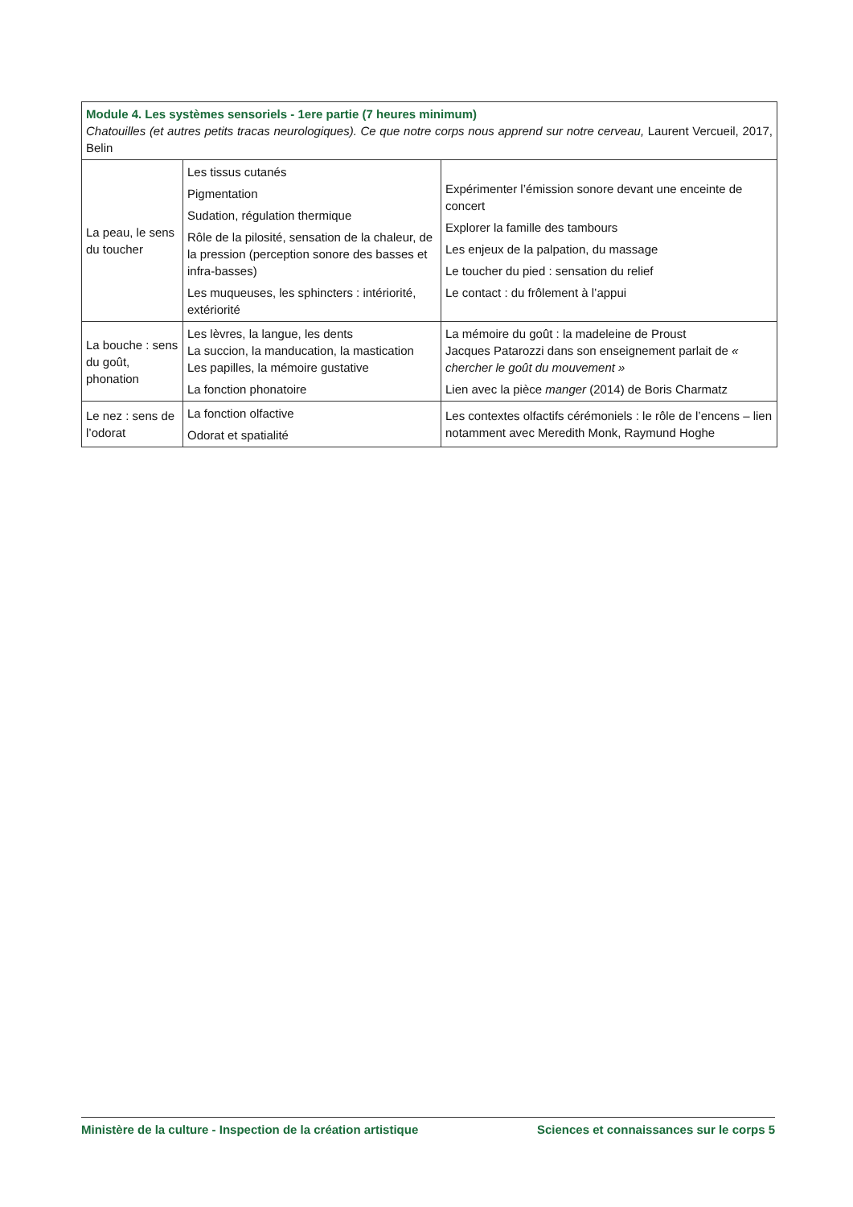| Module 4. Les systèmes sensoriels - 1ere partie (7 heures minimum) Chatouilles (et autres petits tracas neurologiques). Ce que notre corps nous apprend sur notre cerveau, Laurent Vercueil, 2017, Belin | | |
| La peau, le sens du toucher | Les tissus cutanés Pigmentation Sudation, régulation thermique Rôle de la pilosité, sensation de la chaleur, de la pression (perception sonore des basses et infra-basses) Les muqueuses, les sphincters : intériorité, extériorité | Expérimenter l’émission sonore devant une enceinte de concert Explorer la famille des tambours Les enjeux de la palpation, du massage Le toucher du pied : sensation du relief Le contact : du frôlement à l’appui |
| La bouche : sens du goût, phonation | Les lèvres, la langue, les dents La succion, la manducation, la mastication Les papilles, la mémoire gustative La fonction phonatoire | La mémoire du goût : la madeleine de Proust Jacques Patarozzi dans son enseignement parlait de « chercher le goût du mouvement » Lien avec la pièce manger (2014) de Boris Charmatz |
| Le nez : sens de l’odorat | La fonction olfactive Odorat et spatialité | Les contextes olfactifs cérémoniels : le rôle de l’encens – lien notamment avec Meredith Monk, Raymund Hoghe |
Ministère de la culture - Inspection de la création artistique Sciences et connaissances sur le corps 5